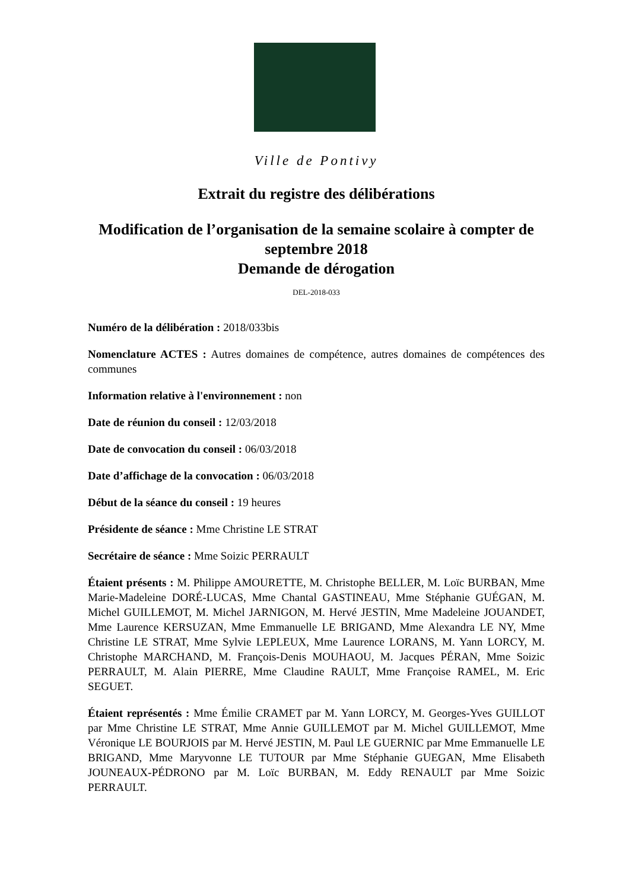Ville de Pontivy
Extrait du registre des délibérations
Modification de l’organisation de la semaine scolaire à compter de septembre 2018
Demande de dérogation
DEL-2018-033
Numéro de la délibération : 2018/033bis
Nomenclature ACTES : Autres domaines de compétence, autres domaines de compétences des communes
Information relative à l'environnement : non
Date de réunion du conseil : 12/03/2018
Date de convocation du conseil : 06/03/2018
Date d’affichage de la convocation : 06/03/2018
Début de la séance du conseil : 19 heures
Présidente de séance : Mme Christine LE STRAT
Secrétaire de séance : Mme Soizic PERRAULT
Étaient présents : M. Philippe AMOURETTE, M. Christophe BELLER, M. Loïc BURBAN, Mme Marie-Madeleine DORÉ-LUCAS, Mme Chantal GASTINEAU, Mme Stéphanie GUÉGAN, M. Michel GUILLEMOT, M. Michel JARNIGON, M. Hervé JESTIN, Mme Madeleine JOUANDET, Mme Laurence KERSUZAN, Mme Emmanuelle LE BRIGAND, Mme Alexandra LE NY, Mme Christine LE STRAT, Mme Sylvie LEPLEUX, Mme Laurence LORANS, M. Yann LORCY, M. Christophe MARCHAND, M. François-Denis MOUHAOU, M. Jacques PÉRAN, Mme Soizic PERRAULT, M. Alain PIERRE, Mme Claudine RAULT, Mme Françoise RAMEL, M. Eric SEGUET.
Étaient représentés : Mme Émilie CRAMET par M. Yann LORCY, M. Georges-Yves GUILLOT par Mme Christine LE STRAT, Mme Annie GUILLEMOT par M. Michel GUILLEMOT, Mme Véronique LE BOURJOIS par M. Hervé JESTIN, M. Paul LE GUERNIC par Mme Emmanuelle LE BRIGAND, Mme Maryvonne LE TUTOUR par Mme Stéphanie GUEGAN, Mme Elisabeth JOUNEAUX-PÉDRONO par M. Loïc BURBAN, M. Eddy RENAULT par Mme Soizic PERRAULT.